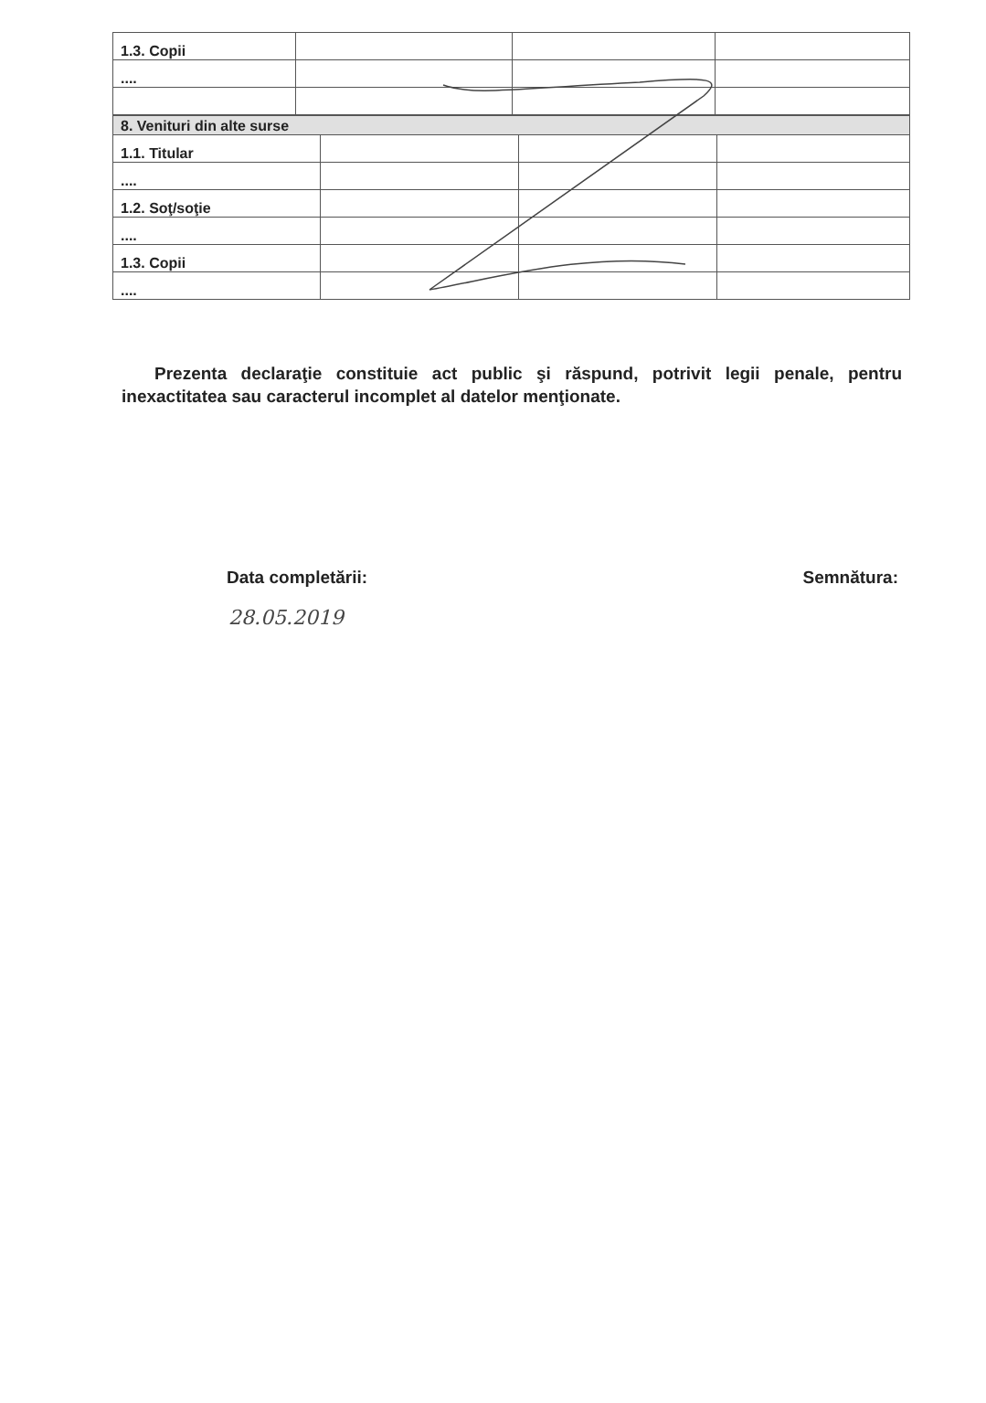| 1.3. Copii | | | |
| .... | | | |
| 8. Venituri din alte surse | | | |
| 1.1. Titular | | | |
| .... | | | |
| 1.2. Soţ/soţie | | | |
| .... | | | |
| 1.3. Copii | | | |
| .... | | | |
Prezenta declaraţie constituie act public şi răspund, potrivit legii penale, pentru inexactitatea sau caracterul incomplet al datelor menţionate.
Data completării: Semnătura:
28.05.2019